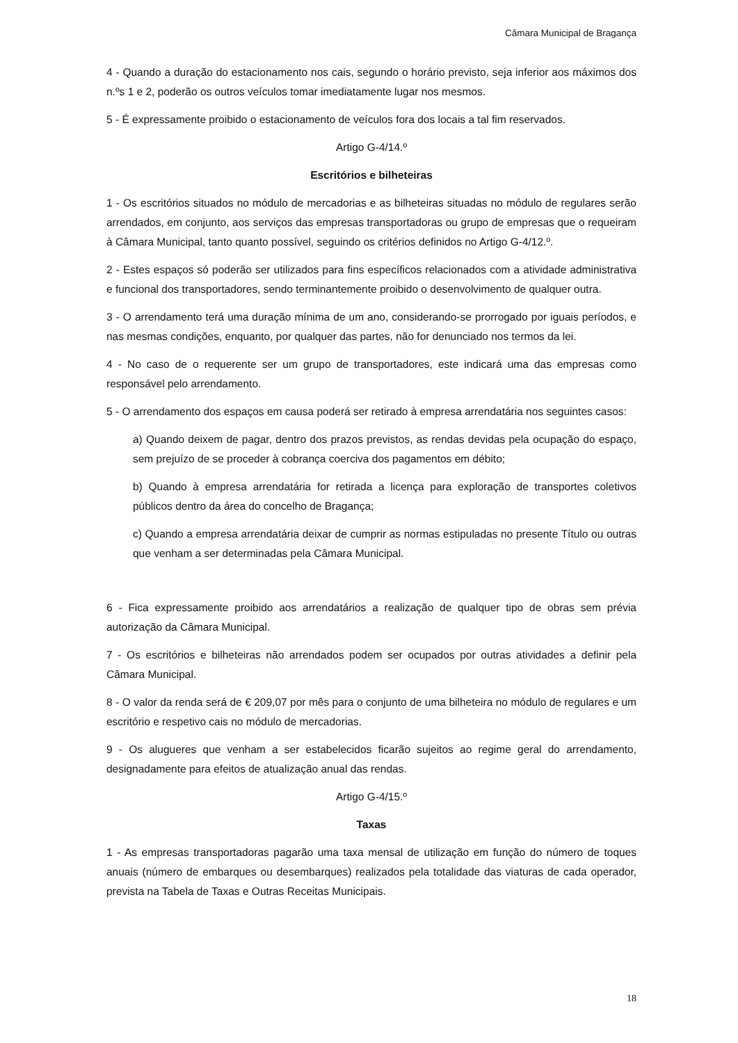Câmara Municipal de Bragança
4 - Quando a duração do estacionamento nos cais, segundo o horário previsto, seja inferior aos máximos dos n.ºs 1 e 2, poderão os outros veículos tomar imediatamente lugar nos mesmos.
5 - É expressamente proibido o estacionamento de veículos fora dos locais a tal fim reservados.
Artigo G-4/14.º
Escritórios e bilheteiras
1 - Os escritórios situados no módulo de mercadorias e as bilheteiras situadas no módulo de regulares serão arrendados, em conjunto, aos serviços das empresas transportadoras ou grupo de empresas que o requeiram à Câmara Municipal, tanto quanto possível, seguindo os critérios definidos no Artigo G-4/12.º.
2 - Estes espaços só poderão ser utilizados para fins específicos relacionados com a atividade administrativa e funcional dos transportadores, sendo terminantemente proibido o desenvolvimento de qualquer outra.
3 - O arrendamento terá uma duração mínima de um ano, considerando-se prorrogado por iguais períodos, e nas mesmas condições, enquanto, por qualquer das partes, não for denunciado nos termos da lei.
4 - No caso de o requerente ser um grupo de transportadores, este indicará uma das empresas como responsável pelo arrendamento.
5 - O arrendamento dos espaços em causa poderá ser retirado à empresa arrendatária nos seguintes casos:
a) Quando deixem de pagar, dentro dos prazos previstos, as rendas devidas pela ocupação do espaço, sem prejuízo de se proceder à cobrança coerciva dos pagamentos em débito;
b) Quando à empresa arrendatária for retirada a licença para exploração de transportes coletivos públicos dentro da área do concelho de Bragança;
c) Quando a empresa arrendatária deixar de cumprir as normas estipuladas no presente Título ou outras que venham a ser determinadas pela Câmara Municipal.
6 - Fica expressamente proibido aos arrendatários a realização de qualquer tipo de obras sem prévia autorização da Câmara Municipal.
7 - Os escritórios e bilheteiras não arrendados podem ser ocupados por outras atividades a definir pela Câmara Municipal.
8 - O valor da renda será de € 209,07 por mês para o conjunto de uma bilheteira no módulo de regulares e um escritório e respetivo cais no módulo de mercadorias.
9 - Os alugueres que venham a ser estabelecidos ficarão sujeitos ao regime geral do arrendamento, designadamente para efeitos de atualização anual das rendas.
Artigo G-4/15.º
Taxas
1 - As empresas transportadoras pagarão uma taxa mensal de utilização em função do número de toques anuais (número de embarques ou desembarques) realizados pela totalidade das viaturas de cada operador, prevista na Tabela de Taxas e Outras Receitas Municipais.
18